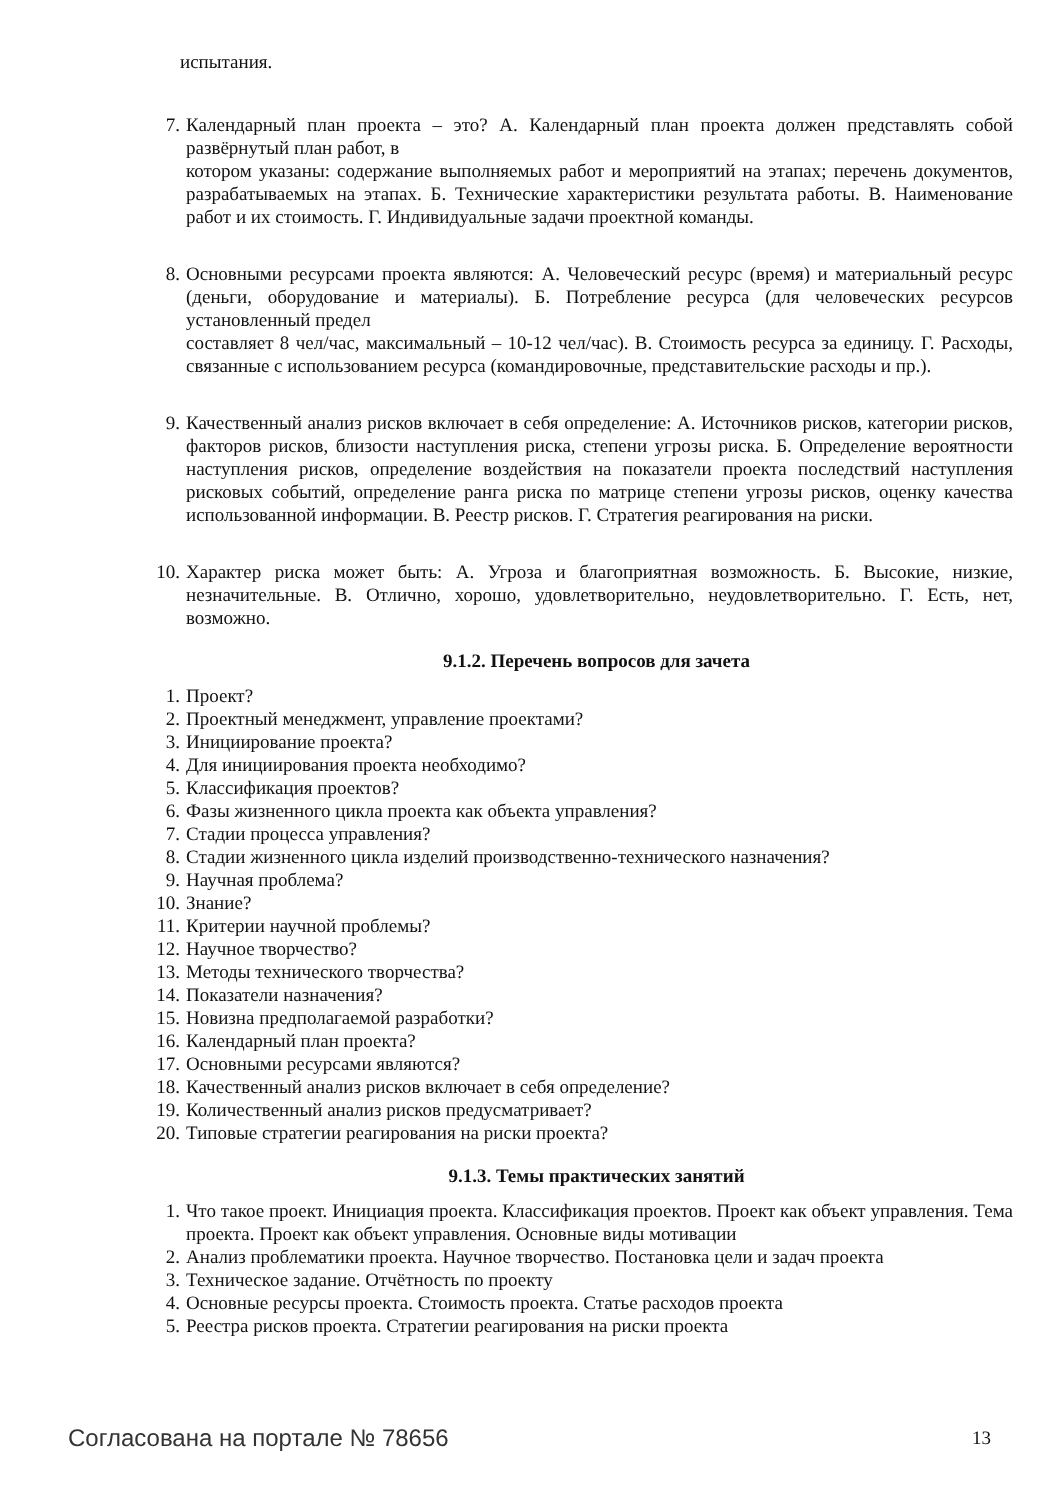испытания.
7. Календарный план проекта – это? А. Календарный план проекта должен представлять собой развёрнутый план работ, в
котором указаны: содержание выполняемых работ и мероприятий на этапах; перечень документов, разрабатываемых на этапах. Б. Технические характеристики результата работы. В. Наименование работ и их стоимость. Г. Индивидуальные задачи проектной команды.
8. Основными ресурсами проекта являются: А. Человеческий ресурс (время) и материальный ресурс (деньги, оборудование и материалы). Б. Потребление ресурса (для человеческих ресурсов установленный предел
составляет 8 чел/час, максимальный – 10-12 чел/час). В. Стоимость ресурса за единицу. Г. Расходы, связанные с использованием ресурса (командировочные, представительские расходы и пр.).
9. Качественный анализ рисков включает в себя определение: А. Источников рисков, категории рисков, факторов рисков, близости наступления риска, степени угрозы риска. Б. Определение вероятности наступления рисков, определение воздействия на показатели проекта последствий наступления рисковых событий, определение ранга риска по матрице степени угрозы рисков, оценку качества использованной информации. В. Реестр рисков. Г. Стратегия реагирования на риски.
10. Характер риска может быть: А. Угроза и благоприятная возможность. Б. Высокие, низкие, незначительные. В. Отлично, хорошо, удовлетворительно, неудовлетворительно. Г. Есть, нет, возможно.
9.1.2. Перечень вопросов для зачета
1. Проект?
2. Проектный менеджмент, управление проектами?
3. Инициирование проекта?
4. Для инициирования проекта необходимо?
5. Классификация проектов?
6. Фазы жизненного цикла проекта как объекта управления?
7. Стадии процесса управления?
8. Стадии жизненного цикла изделий производственно-технического назначения?
9. Научная проблема?
10. Знание?
11. Критерии научной проблемы?
12. Научное творчество?
13. Методы технического творчества?
14. Показатели назначения?
15. Новизна предполагаемой разработки?
16. Календарный план проекта?
17. Основными ресурсами являются?
18. Качественный анализ рисков включает в себя определение?
19. Количественный анализ рисков предусматривает?
20. Типовые стратегии реагирования на риски проекта?
9.1.3. Темы практических занятий
1. Что такое проект. Инициация проекта. Классификация проектов. Проект как объект управления. Тема проекта. Проект как объект управления. Основные виды мотивации
2. Анализ проблематики проекта. Научное творчество. Постановка цели и задач проекта
3. Техническое задание. Отчётность по проекту
4. Основные ресурсы проекта. Стоимость проекта. Статье расходов проекта
5. Реестра рисков проекта. Стратегии реагирования на риски проекта
Согласована на портале № 78656 13